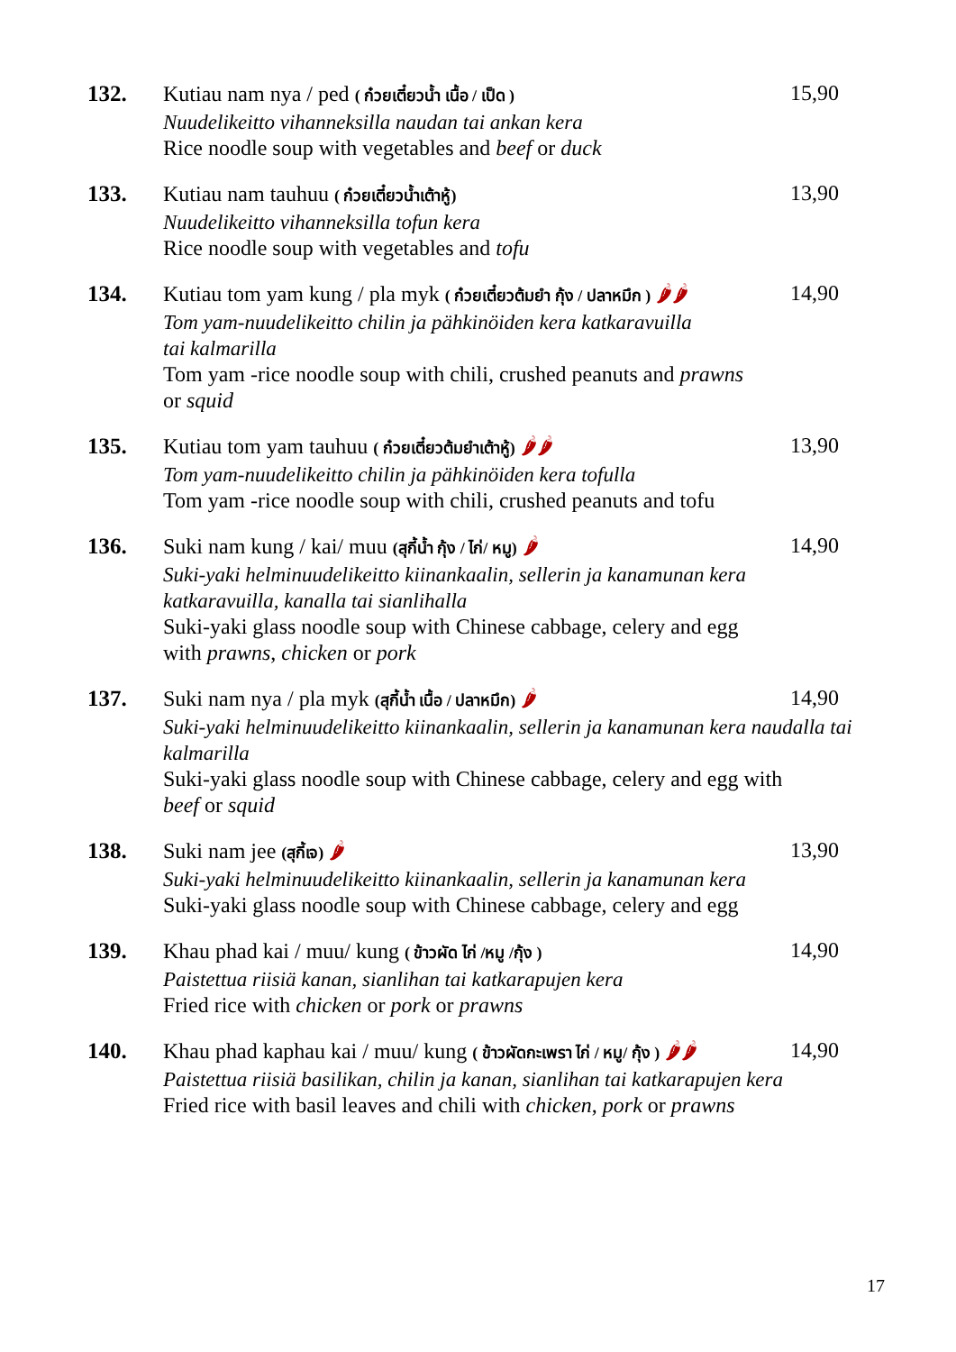132. 15,90
Kutiau nam nya / ped ( ก๋วยเตี๋ยวน้ำ เนื้อ / เป็ด )
Nuudelikeitto vihanneksilla naudan tai ankan kera
Rice noodle soup with vegetables and beef or duck
133. 13,90
Kutiau nam tauhuu ( ก๋วยเตี๋ยวน้ำเต้าหู้)
Nuudelikeitto vihanneksilla tofun kera
Rice noodle soup with vegetables and tofu
134. 14,90
Kutiau tom yam kung / pla myk ( ก๋วยเตี๋ยวต้มยำ กุ้ง / ปลาหมึก ) 🌶🌶
Tom yam-nuudelikeitto chilin ja pähkinöiden kera katkaravuilla
tai kalmarilla
Tom yam -rice noodle soup with chili, crushed peanuts and prawns
or squid
135. 13,90
Kutiau tom yam tauhuu ( ก๋วยเตี๋ยวต้มยำเต้าหู้) 🌶🌶
Tom yam-nuudelikeitto chilin ja pähkinöiden kera tofulla
Tom yam -rice noodle soup with chili, crushed peanuts and tofu
136. 14,90
Suki nam kung / kai/ muu (สุกี้น้ำ กุ้ง / ไก่/ หมู) 🌶
Suki-yaki helminuudelikeitto kiinankaalin, sellerin ja kanamunan kera
katkaravuilla, kanalla tai sianlihalla
Suki-yaki glass noodle soup with Chinese cabbage, celery and egg
with prawns, chicken or pork
137. 14,90
Suki nam nya / pla myk (สุกี้น้ำ เนื้อ / ปลาหมึก) 🌶
Suki-yaki helminuudelikeitto kiinankaalin, sellerin ja kanamunan kera naudalla tai
kalmarilla
Suki-yaki glass noodle soup with Chinese cabbage, celery and egg with
beef or squid
138. 13,90
Suki nam jee (สุกี้เจ) 🌶
Suki-yaki helminuudelikeitto kiinankaalin, sellerin ja kanamunan kera
Suki-yaki glass noodle soup with Chinese cabbage, celery and egg
139. 14,90
Khau phad kai / muu/ kung ( ข้าวผัด ไก่ /หมู /กุ้ง )
Paistettua riisiä kanan, sianlihan tai katkarapujen kera
Fried rice with chicken or pork or prawns
140. 14,90
Khau phad kaphau kai / muu/ kung ( ข้าวผัดกะเพรา ไก่ / หมู/ กุ้ง ) 🌶🌶
Paistettua riisiä basilikan, chilin ja kanan, sianlihan tai katkarapujen kera
Fried rice with basil leaves and chili with chicken, pork or prawns
17